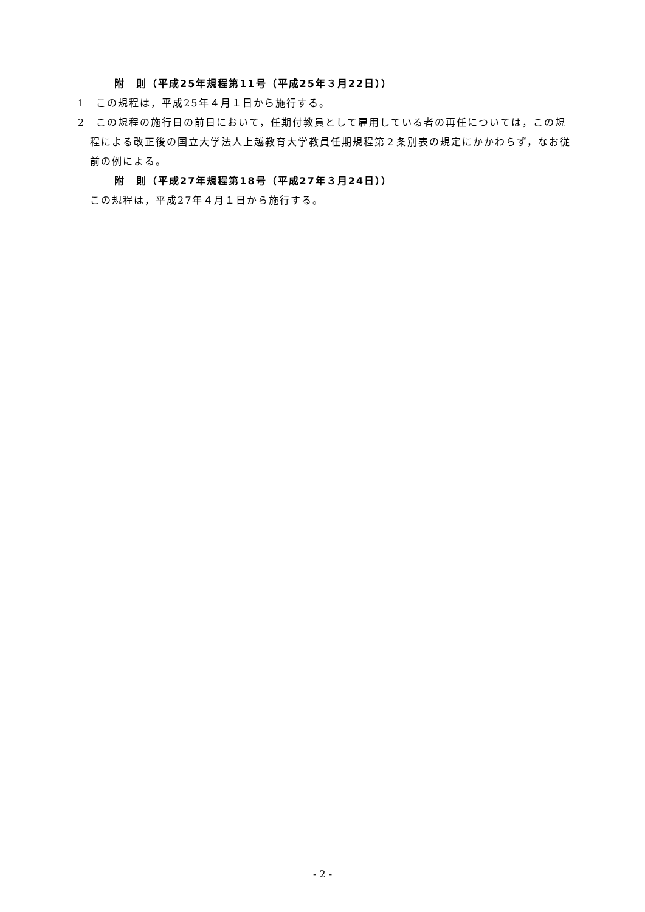附　則（平成25年規程第11号（平成25年３月22日））
1　この規程は，平成25年４月１日から施行する。
2　この規程の施行日の前日において，任期付教員として雇用している者の再任については，この規程による改正後の国立大学法人上越教育大学教員任期規程第２条別表の規定にかかわらず，なお従前の例による。
附　則（平成27年規程第18号（平成27年３月24日））
この規程は，平成27年４月１日から施行する。
- 2 -